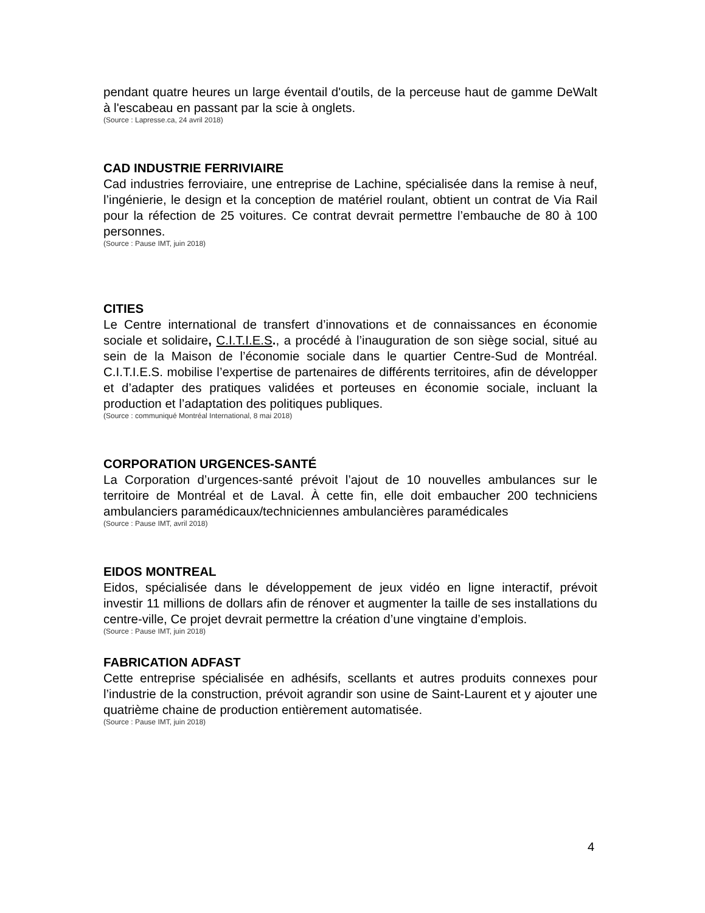pendant quatre heures un large éventail d'outils, de la perceuse haut de gamme DeWalt à l'escabeau en passant par la scie à onglets.
(Source : Lapresse.ca, 24 avril 2018)
CAD INDUSTRIE FERRIVIAIRE
Cad industries ferroviaire, une entreprise de Lachine, spécialisée dans la remise à neuf, l’ingénierie, le design et la conception de matériel roulant, obtient un contrat de Via Rail pour la réfection de 25 voitures. Ce contrat devrait permettre l’embauche de 80 à 100 personnes.
(Source : Pause IMT, juin 2018)
CITIES
Le Centre international de transfert d’innovations et de connaissances en économie sociale et solidaire, C.I.T.I.E.S., a procédé à l’inauguration de son siège social, situé au sein de la Maison de l’économie sociale dans le quartier Centre-Sud de Montréal. C.I.T.I.E.S. mobilise l’expertise de partenaires de différents territoires, afin de développer et d’adapter des pratiques validées et porteuses en économie sociale, incluant la production et l’adaptation des politiques publiques.
(Source : communiqué Montréal International, 8 mai 2018)
CORPORATION URGENCES-SANTÉ
La Corporation d’urgences-santé prévoit l’ajout de 10 nouvelles ambulances sur le territoire de Montréal et de Laval. À cette fin, elle doit embaucher 200 techniciens ambulanciers paramédicaux/techniciennes ambulancières paramédicales
(Source : Pause IMT, avril 2018)
EIDOS MONTREAL
Eidos, spécialisée dans le développement de jeux vidéo en ligne interactif, prévoit investir 11 millions de dollars afin de rénover et augmenter la taille de ses installations du centre-ville, Ce projet devrait permettre la création d’une vingtaine d’emplois.
(Source : Pause IMT, juin 2018)
FABRICATION ADFAST
Cette entreprise spécialisée en adhésifs, scellants et autres produits connexes pour l’industrie de la construction, prévoit agrandir son usine de Saint-Laurent et y ajouter une quatrième chaine de production entièrement automatisée.
(Source : Pause IMT, juin 2018)
4